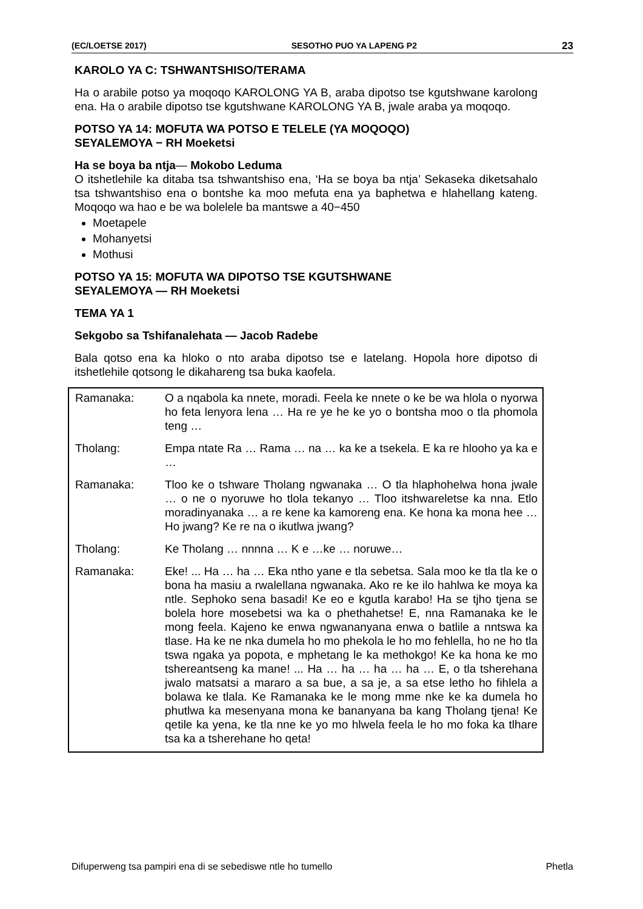(EC/LOETSE 2017) SESOTHO PUO YA LAPENG P2 23
KAROLO YA C: TSHWANTSHISO/TERAMA
Ha o arabile potso ya moqoqo KAROLONG YA B, araba dipotso tse kgutshwane karolong ena. Ha o arabile dipotso tse kgutshwane KAROLONG YA B, jwale araba ya moqoqo.
POTSO YA 14: MOFUTA WA POTSO E TELELE (YA MOQOQO)
SEYALEMOYA − RH Moeketsi
Ha se boya ba ntja— Mokobo Leduma
O itshetlehile ka ditaba tsa tshwantshiso ena, ‘Ha se boya ba ntja’ Sekaseka diketsahalo tsa tshwantshiso ena o bontshe ka moo mefuta ena ya baphetwa e hlahellang kateng. Moqoqo wa hao e be wa bolelele ba mantswe a 40−450
Moetapele
Mohanyetsi
Mothusi
POTSO YA 15: MOFUTA WA DIPOTSO TSE KGUTSHWANE
SEYALEMOYA — RH Moeketsi
TEMA YA 1
Sekgobo sa Tshifanalehata — Jacob Radebe
Bala qotso ena ka hloko o nto araba dipotso tse e latelang. Hopola hore dipotso di itshetlehile qotsong le dikahareng tsa buka kaofela.
| Ramanaka: | O a nqabola ka nnete, moradi. Feela ke nnete o ke be wa hlola o nyorwa ho feta lenyora lena … Ha re ye he ke yo o bontsha moo o tla phomola teng … |
| Tholang: | Empa ntate Ra … Rama … na … ka ke a tsekela. E ka re hlooho ya ka e … |
| Ramanaka: | Tloo ke o tshware Tholang ngwanaka … O tla hlaphohelwa hona jwale … o ne o nyoruwe ho tlola tekanyo … Tloo itshwareletse ka nna. Etlo moradinyanaka … a re kene ka kamoreng ena. Ke hona ka mona hee … Ho jwang? Ke re na o ikutlwa jwang? |
| Tholang: | Ke Tholang … nnnna … K e …ke … noruwe… |
| Ramanaka: | Eke! ... Ha … ha … Eka ntho yane e tla sebetsa. Sala moo ke tla tla ke o bona ha masiu a rwalellana ngwanaka. Ako re ke ilo hahlwa ke moya ka ntle. Sephoko sena basadi! Ke eo e kgutla karabo! Ha se tjho tjena se bolela hore mosebetsi wa ka o phethahetse! E, nna Ramanaka ke le mong feela. Kajeno ke enwa ngwananyana enwa o batlile a nntswa ka tlase. Ha ke ne nka dumela ho mo phekola le ho mo fehlella, ho ne ho tla tswa ngaka ya popota, e mphetang le ka methokgo! Ke ka hona ke mo tshereantseng ka mane! ... Ha … ha … ha … ha … E, o tla tsherehana jwalo matsatsi a mararo a sa bue, a sa je, a sa etse letho ho fihlela a bolawa ke tlala. Ke Ramanaka ke le mong mme nke ke ka dumela ho phutlwa ka mesenyana mona ke bananyana ba kang Tholang tjena! Ke qetile ka yena, ke tla nne ke yo mo hlwela feela le ho mo foka ka tlhare tsa ka a tsherehane ho qeta! |
Difuperweng tsa pampiri ena di se sebediswe ntle ho tumello Phetla